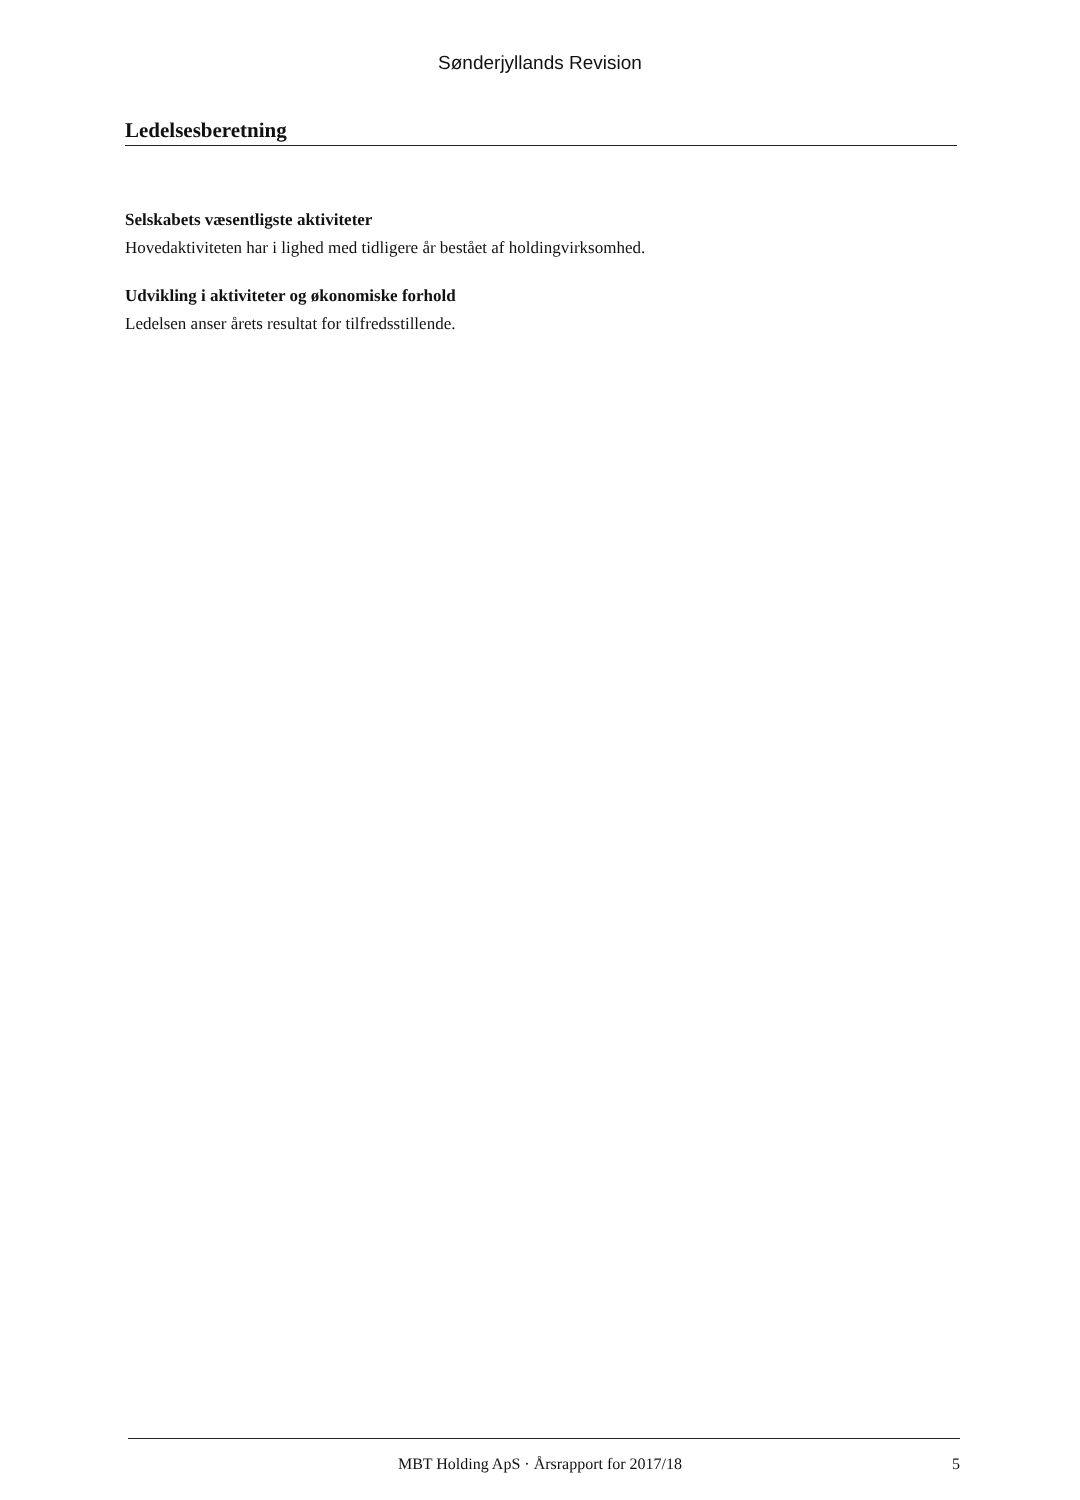Sønderjyllands Revision
Ledelsesberetning
Selskabets væsentligste aktiviteter
Hovedaktiviteten har i lighed med tidligere år bestået af holdingvirksomhed.
Udvikling i aktiviteter og økonomiske forhold
Ledelsen anser årets resultat for tilfredsstillende.
MBT Holding ApS · Årsrapport for 2017/18 5